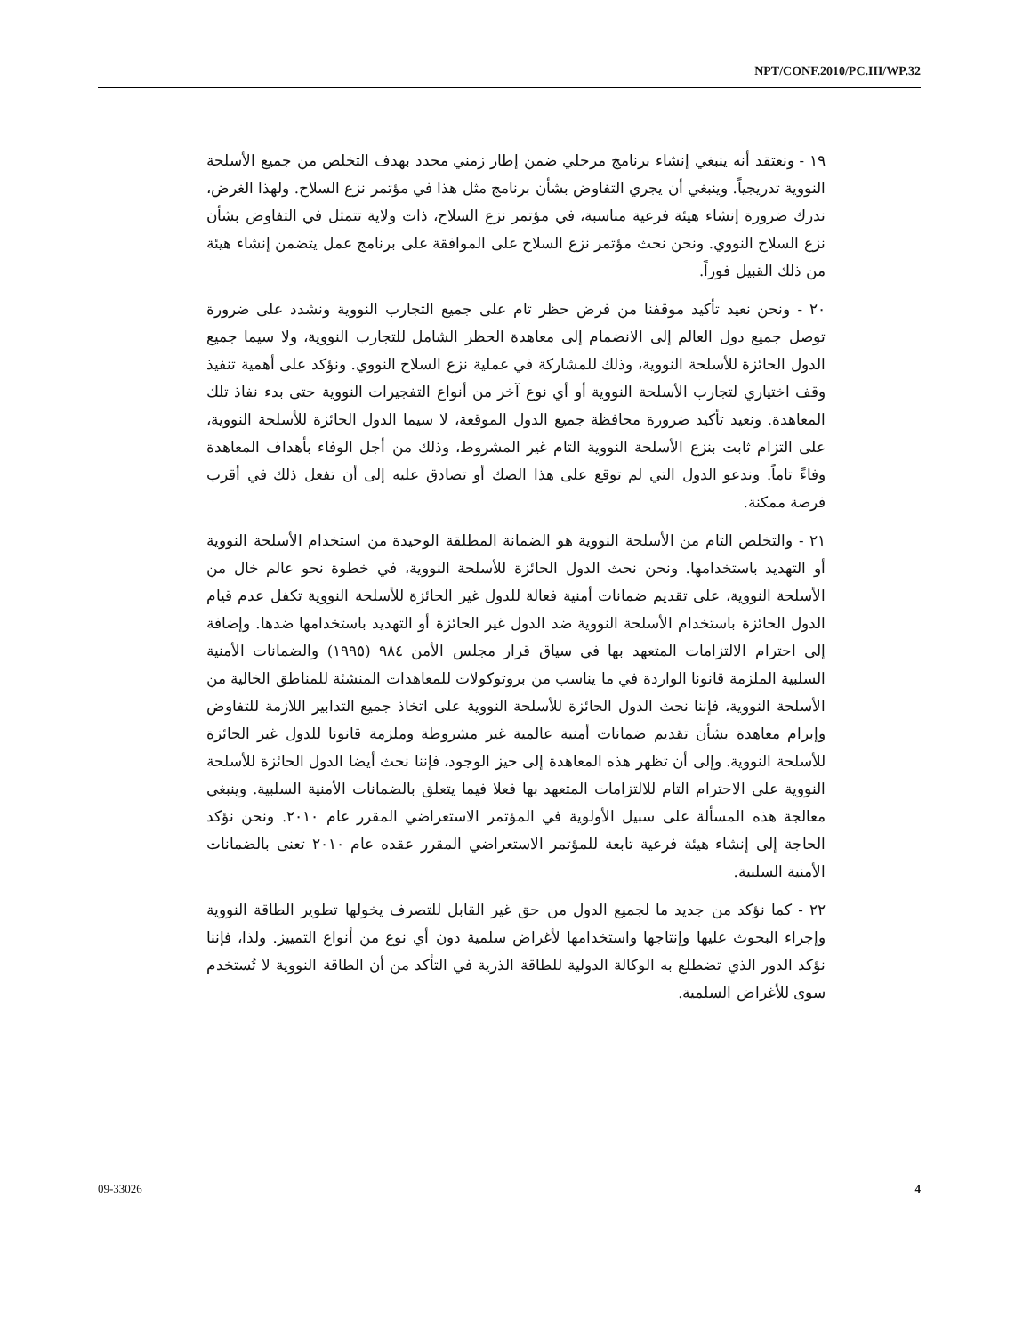NPT/CONF.2010/PC.III/WP.32
١٩ - ونعتقد أنه ينبغي إنشاء برنامج مرحلي ضمن إطار زمني محدد بهدف التخلص من جميع الأسلحة النووية تدريجياً. وينبغي أن يجري التفاوض بشأن برنامج مثل هذا في مؤتمر نزع السلاح. ولهذا الغرض، ندرك ضرورة إنشاء هيئة فرعية مناسبة، في مؤتمر نزع السلاح، ذات ولاية تتمثل في التفاوض بشأن نزع السلاح النووي. ونحن نحث مؤتمر نزع السلاح على الموافقة على برنامج عمل يتضمن إنشاء هيئة من ذلك القبيل فوراً.
٢٠ - ونحن نعيد تأكيد موقفنا من فرض حظر تام على جميع التجارب النووية ونشدد على ضرورة توصل جميع دول العالم إلى الانضمام إلى معاهدة الحظر الشامل للتجارب النووية، ولا سيما جميع الدول الحائزة للأسلحة النووية، وذلك للمشاركة في عملية نزع السلاح النووي. ونؤكد على أهمية تنفيذ وقف اختياري لتجارب الأسلحة النووية أو أي نوع آخر من أنواع التفجيرات النووية حتى بدء نفاذ تلك المعاهدة. ونعيد تأكيد ضرورة محافظة جميع الدول الموقعة، لا سيما الدول الحائزة للأسلحة النووية، على التزام ثابت بنزع الأسلحة النووية التام غير المشروط، وذلك من أجل الوفاء بأهداف المعاهدة وفاءً تاماً. وندعو الدول التي لم توقع على هذا الصك أو تصادق عليه إلى أن تفعل ذلك في أقرب فرصة ممكنة.
٢١ - والتخلص التام من الأسلحة النووية هو الضمانة المطلقة الوحيدة من استخدام الأسلحة النووية أو التهديد باستخدامها. ونحن نحث الدول الحائزة للأسلحة النووية، في خطوة نحو عالم خال من الأسلحة النووية، على تقديم ضمانات أمنية فعالة للدول غير الحائزة للأسلحة النووية تكفل عدم قيام الدول الحائزة باستخدام الأسلحة النووية ضد الدول غير الحائزة أو التهديد باستخدامها ضدها. وإضافة إلى احترام الالتزامات المتعهد بها في سياق قرار مجلس الأمن ٩٨٤ (١٩٩٥) والضمانات الأمنية السلبية الملزمة قانونا الواردة في ما يناسب من بروتوكولات للمعاهدات المنشئة للمناطق الخالية من الأسلحة النووية، فإننا نحث الدول الحائزة للأسلحة النووية على اتخاذ جميع التدابير اللازمة للتفاوض وإبرام معاهدة بشأن تقديم ضمانات أمنية عالمية غير مشروطة وملزمة قانونا للدول غير الحائزة للأسلحة النووية. وإلى أن تظهر هذه المعاهدة إلى حيز الوجود، فإننا نحث أيضا الدول الحائزة للأسلحة النووية على الاحترام التام للالتزامات المتعهد بها فعلا فيما يتعلق بالضمانات الأمنية السلبية. وينبغي معالجة هذه المسألة على سبيل الأولوية في المؤتمر الاستعراضي المقرر عام ٢٠١٠. ونحن نؤكد الحاجة إلى إنشاء هيئة فرعية تابعة للمؤتمر الاستعراضي المقرر عقده عام ٢٠١٠ تعنى بالضمانات الأمنية السلبية.
٢٢ - كما نؤكد من جديد ما لجميع الدول من حق غير القابل للتصرف يخولها تطوير الطاقة النووية وإجراء البحوث عليها وإنتاجها واستخدامها لأغراض سلمية دون أي نوع من أنواع التمييز. ولذا، فإننا نؤكد الدور الذي تضطلع به الوكالة الدولية للطاقة الذرية في التأكد من أن الطاقة النووية لا تُستخدم سوى للأغراض السلمية.
09-33026 4